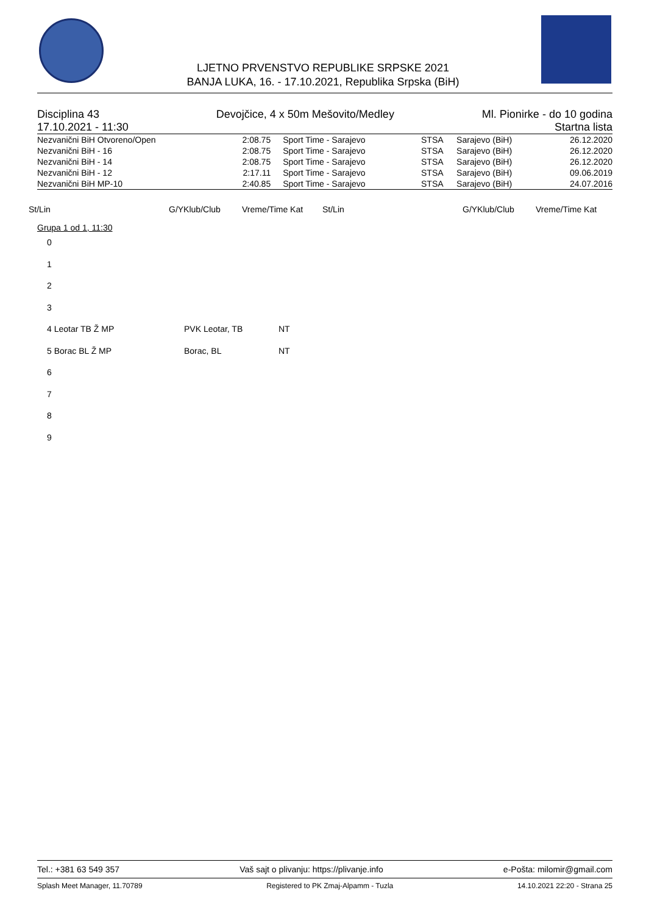LJETNO PRVENSTVO REPUBLIKE SRPSKE 2021
BANJA LUKA, 16. - 17.10.2021, Republika Srpska (BiH)
Disciplina 43
17.10.2021 - 11:30 Devojčice, 4 x 50m Mešovito/Medley Ml. Pionirke - do 10 godina
Startna lista
| Nezvanični BiH Otvoreno/Open | 2:08.75 | Sport Time - Sarajevo | STSA | Sarajevo (BiH) | 26.12.2020 |
| Nezvanični BiH - 16 | 2:08.75 | Sport Time - Sarajevo | STSA | Sarajevo (BiH) | 26.12.2020 |
| Nezvanični BiH - 14 | 2:08.75 | Sport Time - Sarajevo | STSA | Sarajevo (BiH) | 26.12.2020 |
| Nezvanični BiH - 12 | 2:17.11 | Sport Time - Sarajevo | STSA | Sarajevo (BiH) | 09.06.2019 |
| Nezvanični BiH MP-10 | 2:40.85 | Sport Time - Sarajevo | STSA | Sarajevo (BiH) | 24.07.2016 |
St/Lin G/YKlub/Club Vreme/Time Kat St/Lin G/YKlub/Club Vreme/Time Kat
Grupa 1 od 1, 11:30
0
1
2
3
4 Leotar TB Ž MP PVK Leotar, TB NT
5 Borac BL Ž MP Borac, BL NT
6
7
8
9
Tel.: +381 63 549 357 Vaš sajt o plivanju: https://plivanje.info e-Pošta: milomir@gmail.com
Splash Meet Manager, 11.70789 Registered to PK Zmaj-Alpamm - Tuzla 14.10.2021 22:20 - Strana 25